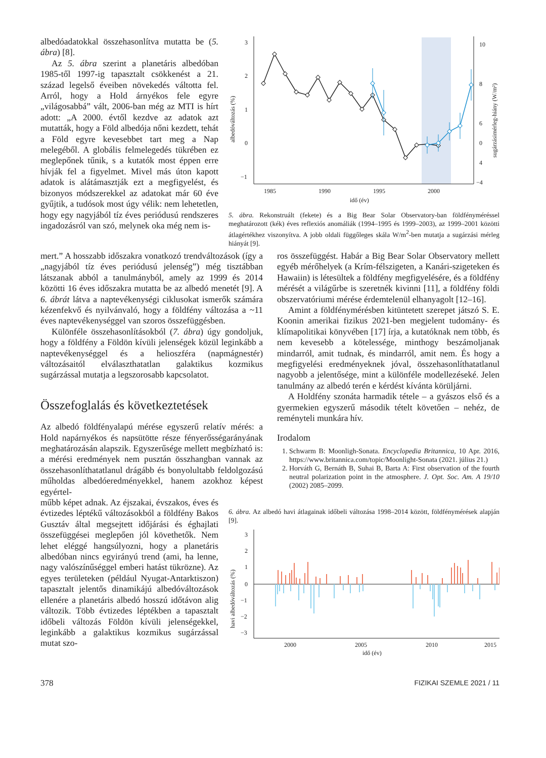albedóadatokkal összehasonlítva mutatta be (5. ábra) [8].
Az 5. ábra szerint a planetáris albedóban 1985-től 1997-ig tapasztalt csökkenést a 21. század legelső éveiben növekedés váltotta fel. Arról, hogy a Hold árnyékos fele egyre „világosabbá” vált, 2006-ban még az MTI is hírt adott: „A 2000. évtől kezdve az adatok azt mutatták, hogy a Föld albedója nőni kezdett, tehát a Föld egyre kevesebbet tart meg a Nap melegéből. A globális felmelegedés tükrében ez meglepőnek tűnik, s a kutatók most éppen erre hívják fel a figyelmet. Mivel más úton kapott adatok is alátámasztják ezt a megfigyelést, és bizonyos módszerekkel az adatokat már 60 éve gyűjtik, a tudósok most úgy vélik: nem lehetetlen, hogy egy nagyjából tíz éves periódusú rendszeres ingadozásról van szó, melynek oka még nem is-
3
2
1
0
−1
10
8
6
4
0
−4
1985
1990
1995
2000
idő (év)
albedóváltozás (%)
sugárzásimérleg-hiány (W/m²)
5. ábra. Rekonstruált (fekete) és a Big Bear Solar Observatory-ban földfényméréssel meghatározott (kék) éves reflexiós anomáliák (1994–1995 és 1999–2003), az 1999–2001 közötti átlagértékhez viszonyítva. A jobb oldali függőleges skála W/m<sup>2</sup>-ben mutatja a sugárzási mérleg hiányát [9].
mert.” A hosszabb időszakra vonatkozó trendváltozások (így a „nagyjából tíz éves periódusú jelenség”) még tisztábban látszanak abból a tanulmányból, amely az 1999 és 2014 közötti 16 éves időszakra mutatta be az albedó menetét [9]. A 6. ábrát látva a naptevékenységi ciklusokat ismerők számára kézenfekvő és nyilvánvaló, hogy a földfény változása a ~11 éves naptevékenységgel van szoros összefüggésben.
Különféle összehasonlításokból (7. ábra) úgy gondoljuk, hogy a földfény a Földön kívüli jelenségek közül leginkább a naptevékenységgel és a helioszféra (napmágnestér) változásaitól elválaszthatatlan galaktikus kozmikus sugárzással mutatja a legszorosabb kapcsolatot.
Összefoglalás és következtetések
Az albedó földfényalapú mérése egyszerű relatív mérés: a Hold napárnyékos és napsütötte része fényerősségarányának meghatározásán alapszik. Egyszerűsége mellett megbízható is: a mérési eredmények nem pusztán összhangban vannak az összehasonlíthatatlanul drágább és bonyolultabb feldolgozású műholdas albedóeredményekkel, hanem azokhoz képest egyértel-
ros összefüggést. Habár a Big Bear Solar Observatory mellett egyéb mérőhelyek (a Krím-félszigeten, a Kanári-szigeteken és Hawaiin) is létesültek a földfény megfigyelésére, és a földfény mérését a világűrbe is szeretnék kivinni [11], a földfény földi obszervatóriumi mérése érdemtelenül elhanyagolt [12–16].
Amint a földfénymérésben kitüntetett szerepet játszó S. E. Koonin amerikai fizikus 2021-ben megjelent tudomány- és klímapolitikai könyvében [17] írja, a kutatóknak nem több, és nem kevesebb a kötelessége, minthogy beszámoljanak mindarról, amit tudnak, és mindarról, amit nem. És hogy a megfigyelési eredményeknek jóval, összehasonlíthatatlanul nagyobb a jelentősége, mint a különféle modellezéseké. Jelen tanulmány az albedó terén e kérdést kívánta körüljárni.
A Holdfény szonáta harmadik tétele – a gyászos első és a gyermekien egyszerű második tételt követően – nehéz, de reményteli munkára hív.
Irodalom
1. Schwarm B: Moonligh-Sonata. Encyclopedia Britannica, 10 Apr. 2016, https://www.britannica.com/topic/Moonlight-Sonata (2021. július 21.)
2. Horváth G, Bernáth B, Suhai B, Barta A: First observation of the fourth neutral polarization point in the atmosphere. J. Opt. Soc. Am. A 19/10 (2002) 2085–2099.
műbb képet adnak. Az éjszakai, évszakos, éves és évtizedes léptékű változásokból a földfény Bakos Gusztáv által megsejtett időjárási és éghajlati összefüggései meglepően jól követhetők. Nem lehet eléggé hangsúlyozni, hogy a planetáris albedóban nincs egyirányú trend (ami, ha lenne, nagy valószínűséggel emberi hatást tükrözne). Az egyes területeken (például Nyugat-Antarktiszon) tapasztalt jelentős dinamikájú albedóváltozások ellenére a planetáris albedó hosszú időtávon alig változik. Több évtizedes léptékben a tapasztalt időbeli változás Földön kívüli jelenségekkel, leginkább a galaktikus kozmikus sugárzással mutat szo-
6. ábra. Az albedó havi átlagainak időbeli változása 1998–2014 között, földfénymérések alapján [9].
3
2
1
0
−1
−2
−3
2000
2005
2010
2015
idő (év)
havi albedóváltozás (%)
378 FIZIKAI SZEMLE 2021 / 11